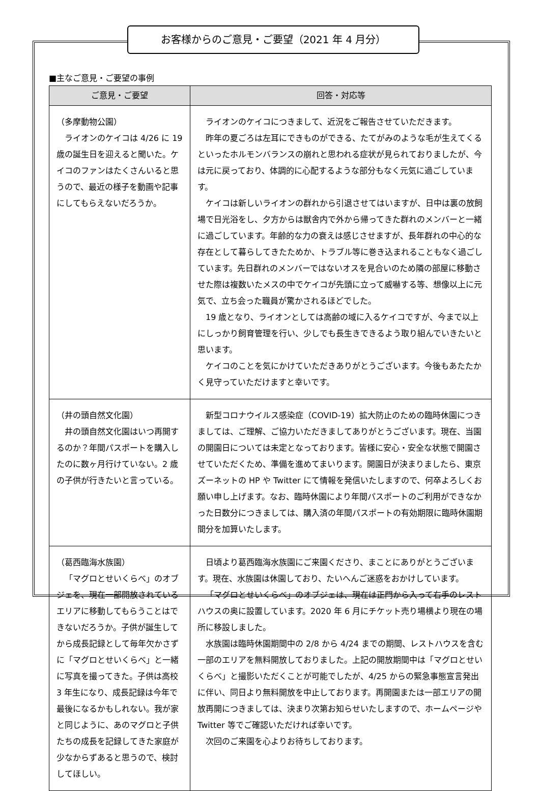お客様からのご意見・ご要望（2021 年 4 月分）
■主なご意見・ご要望の事例
| ご意見・ご要望 | 回答・対応等 |
| --- | --- |
| （多摩動物公園） ライオンのケイコは 4/26 に 19 歳の誕生日を迎えると聞いた。ケイコのファンはたくさんいると思うので、最近の様子を動画や記事にしてもらえないだろうか。 | ライオンのケイコにつきまして、近況をご報告させていただきます。 昨年の夏ごろは左耳にできものができる、たてがみのような毛が生えてくるといったホルモンバランスの崩れと思われる症状が見られておりましたが、今は元に戻っており、体調的に心配するような部分もなく元気に過ごしています。 ケイコは新しいライオンの群れから引退させてはいますが、日中は裏の放飼場で日光浴をし、夕方からは獣舎内で外から帰ってきた群れのメンバーと一緒に過ごしています。年齢的な力の衰えは感じさせますが、長年群れの中心的な存在として暮らしてきたためか、トラブル等に巻き込まれることもなく過ごしています。先日群れのメンバーではないオスを見合いのため隣の部屋に移動させた際は複数いたメスの中でケイコが先頭に立って威嚇する等、想像以上に元気で、立ち会った職員が驚かされるほどでした。 19 歳となり、ライオンとしては高齢の域に入るケイコですが、今まで以上にしっかり飼育管理を行い、少しでも長生きできるよう取り組んでいきたいと思います。 ケイコのことを気にかけていただきありがとうございます。今後もあたたかく見守っていただけますと幸いです。 |
| （井の頭自然文化園） 井の頭自然文化園はいつ再開するのか？年間パスポートを購入したのに数ヶ月行けていない。2 歳の子供が行きたいと言っている。 | 新型コロナウイルス感染症（COVID-19）拡大防止のための臨時休園につきましては、ご理解、ご協力いただきましてありがとうございます。現在、当園の開園日については未定となっております。皆様に安心・安全な状態で開園させていただくため、準備を進めてまいります。開園日が決まりましたら、東京ズーネットの HP や Twitter にて情報を発信いたしますので、何卒よろしくお願い申し上げます。なお、臨時休園により年間パスポートのご利用ができなかった日数分につきましては、購入済の年間パスポートの有効期限に臨時休園期間分を加算いたします。 |
| （葛西臨海水族園） 「マグロとせいくらべ」のオブジェを、現在一部開放されているエリアに移動してもらうことはできないだろうか。子供が誕生してから成長記録として毎年欠かさずに「マグロとせいくらべ」と一緒に写真を撮ってきた。子供は高校 3 年生になり、成長記録は今年で最後になるかもしれない。我が家と同じように、あのマグロと子供たちの成長を記録してきた家庭が少なからずあると思うので、検討してほしい。 | 日頃より葛西臨海水族園にご来園くださり、まことにありがとうございます。現在、水族園は休園しており、たいへんご迷惑をおかけしています。 「マグロとせいくらべ」のオブジェは、現在は正門から入って右手のレストハウスの奥に設置しています。2020 年 6 月にチケット売り場横より現在の場所に移設しました。 水族園は臨時休園期間中の 2/8 から 4/24 までの期間、レストハウスを含む一部のエリアを無料開放しておりました。上記の開放期間中は「マグロとせいくらべ」と撮影いただくことが可能でしたが、4/25 からの緊急事態宣言発出に伴い、同日より無料開放を中止しております。再開園または一部エリアの開放再開につきましては、決まり次第お知らせいたしますので、ホームページや Twitter 等でご確認いただければ幸いです。 次回のご来園を心よりお待ちしております。 |